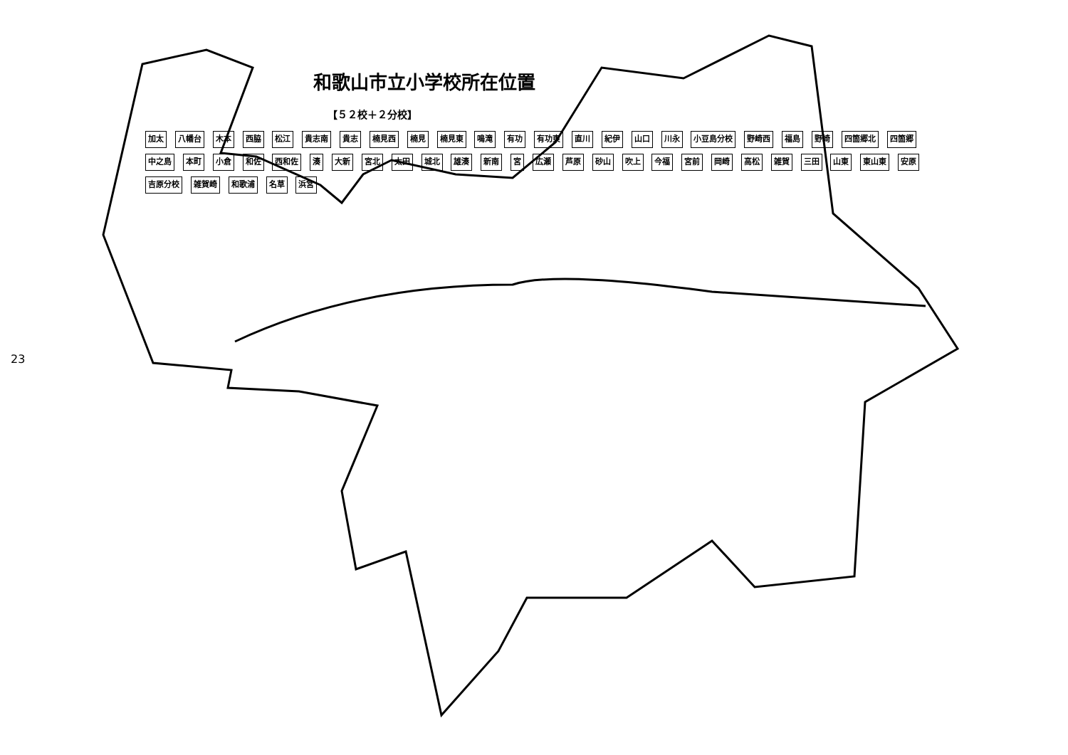23
和歌山市立小学校所在位置
【５２校＋２分校】
加太 八幡台 木本 西脇 松江 貴志南 貴志 楠見西 楠見 楠見東 鳴滝 有功 有功東 直川 紀伊 山口 川永 小豆島分校 野崎西 福島 野崎 四箇郷北 四箇郷 中之島 本町 小倉 和佐 西和佐 湊 大新 宮北 太田 城北 雄湊 新南 宮 広瀬 芦原 砂山 吹上 今福 宮前 岡崎 高松 雑賀 三田 山東 東山東 安原 吉原分校 雑賀崎 和歌浦 名草 浜宮